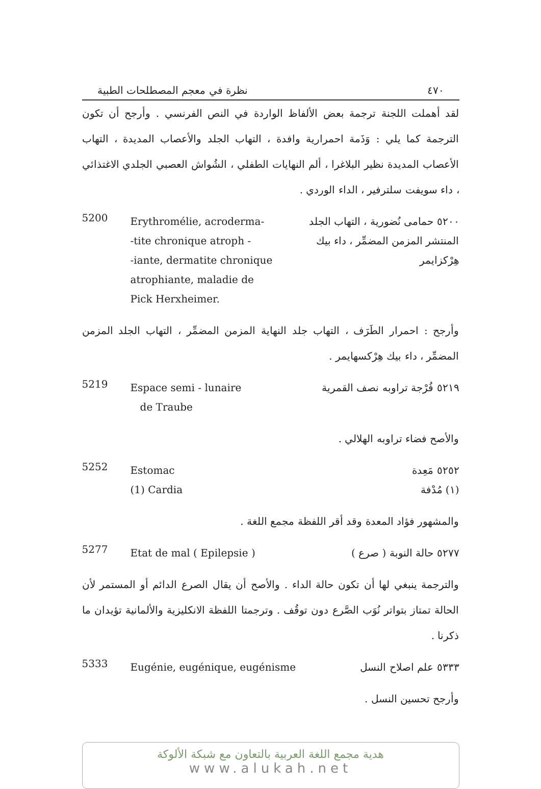٤٧٠ نظرة في معجم المصطلحات الطبية
لقد أهملت اللجنة ترجمة بعض الألفاظ الواردة في النص الفرنسي . وأرجح أن تكون الترجمة كما يلي : وَذَمة احمرارية وافدة ، التهاب الجلد والأعصاب المديدة ، التهاب الأعصاب المديدة نظير البلاغرا ، ألم النهايات الطفلي ، الشُواش العصبي الجلدي الاغتذائي ، داء سويفت سلترفير ، الداء الوردي .
5200 Erythromélie, acroderma-
-tite chronique atroph -
-iante, dermatite chronique
atrophiante, maladie de
Pick Herxheimer. ٥٢٠٠ حمامى نُضورية ، التهاب الجلد المنتشر المزمن المضمِّر ، داء بيك هِرْكزايمر
وأرجح : احمرار الطَرَف ، التهاب جلد النهاية المزمن المضمِّر ، التهاب الجلد المزمن المضمِّر ، داء بيك هِرْكسهايمر .
5219 Espace semi - lunaire
de Traube ٥٢١٩ فُرْجة تراوبه نصف القمرية
والأصح فضاء تراوبه الهلالي .
5252 Estomac
(1) Cardia ٥٢٥٢ مَعِدة
(١) مُدْفة
والمشهور فؤاد المعدة وقد أقر اللفظة مجمع اللغة .
5277 Etat de mal ( Epilepsie ) ٥٢٧٧ حالة النوبة ( صرع )
والترجمة ينبغي لها أن تكون حالة الداء . والأصح أن يقال الصرع الدائم أو المستمر لأن الحالة تمتاز بتواتر نُوَب الصَّرع دون توقُف . وترجمتا اللفظة الانكليزية والألمانية تؤيدان ما ذكرنا .
5333 Eugénie, eugénique, eugénisme ٥٣٣٣ علم اصلاح النسل
وأرجح تحسين النسل .
هدية مجمع اللغة العربية بالتعاون مع شبكة الألوكة
www.alukah.net